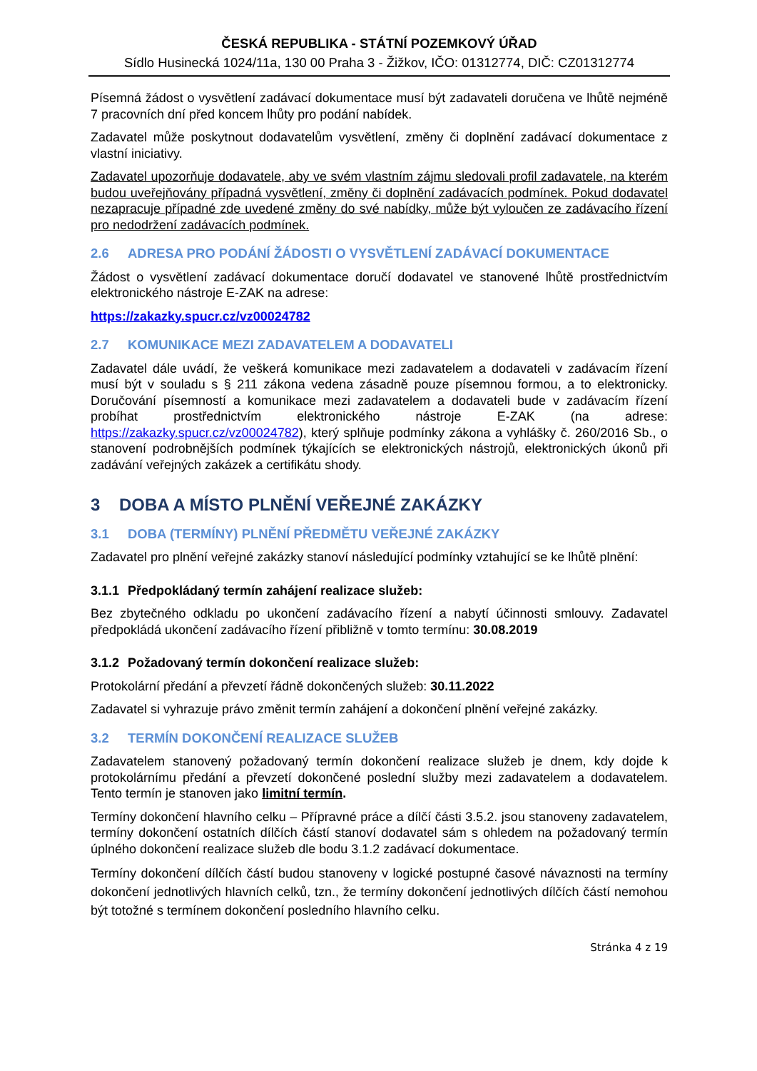ČESKÁ REPUBLIKA - STÁTNÍ POZEMKOVÝ ÚŘAD
Sídlo Husinecká 1024/11a, 130 00 Praha 3 - Žižkov, IČO: 01312774, DIČ: CZ01312774
Písemná žádost o vysvětlení zadávací dokumentace musí být zadavateli doručena ve lhůtě nejméně 7 pracovních dní před koncem lhůty pro podání nabídek.
Zadavatel může poskytnout dodavatelům vysvětlení, změny či doplnění zadávací dokumentace z vlastní iniciativy.
Zadavatel upozorňuje dodavatele, aby ve svém vlastním zájmu sledovali profil zadavatele, na kterém budou uveřejňovány případná vysvětlení, změny či doplnění zadávacích podmínek. Pokud dodavatel nezapracuje případné zde uvedené změny do své nabídky, může být vyloučen ze zadávacího řízení pro nedodržení zadávacích podmínek.
2.6 ADRESA PRO PODÁNÍ ŽÁDOSTI O VYSVĚTLENÍ ZADÁVACÍ DOKUMENTACE
Žádost o vysvětlení zadávací dokumentace doručí dodavatel ve stanovené lhůtě prostřednictvím elektronického nástroje E-ZAK na adrese:
https://zakazky.spucr.cz/vz00024782
2.7 KOMUNIKACE MEZI ZADAVATELEM A DODAVATELI
Zadavatel dále uvádí, že veškerá komunikace mezi zadavatelem a dodavateli v zadávacím řízení musí být v souladu s § 211 zákona vedena zásadně pouze písemnou formou, a to elektronicky. Doručování písemností a komunikace mezi zadavatelem a dodavateli bude v zadávacím řízení probíhat prostřednictvím elektronického nástroje E-ZAK (na adrese: https://zakazky.spucr.cz/vz00024782), který splňuje podmínky zákona a vyhlášky č. 260/2016 Sb., o stanovení podrobnějších podmínek týkajících se elektronických nástrojů, elektronických úkonů při zadávání veřejných zakázek a certifikátu shody.
3 DOBA A MÍSTO PLNĚNÍ VEŘEJNÉ ZAKÁZKY
3.1 DOBA (TERMÍNY) PLNĚNÍ PŘEDMĚTU VEŘEJNÉ ZAKÁZKY
Zadavatel pro plnění veřejné zakázky stanoví následující podmínky vztahující se ke lhůtě plnění:
3.1.1 Předpokládaný termín zahájení realizace služeb:
Bez zbytečného odkladu po ukončení zadávacího řízení a nabytí účinnosti smlouvy. Zadavatel předpokládá ukončení zadávacího řízení přibližně v tomto termínu: 30.08.2019
3.1.2 Požadovaný termín dokončení realizace služeb:
Protokolární předání a převzetí řádně dokončených služeb: 30.11.2022
Zadavatel si vyhrazuje právo změnit termín zahájení a dokončení plnění veřejné zakázky.
3.2 TERMÍN DOKONČENÍ REALIZACE SLUŽEB
Zadavatelem stanovený požadovaný termín dokončení realizace služeb je dnem, kdy dojde k protokolárnímu předání a převzetí dokončené poslední služby mezi zadavatelem a dodavatelem. Tento termín je stanoven jako limitní termín.
Termíny dokončení hlavního celku – Přípravné práce a dílčí části 3.5.2. jsou stanoveny zadavatelem, termíny dokončení ostatních dílčích částí stanoví dodavatel sám s ohledem na požadovaný termín úplného dokončení realizace služeb dle bodu 3.1.2 zadávací dokumentace.
Termíny dokončení dílčích částí budou stanoveny v logické postupné časové návaznosti na termíny dokončení jednotlivých hlavních celků, tzn., že termíny dokončení jednotlivých dílčích částí nemohou být totožné s termínem dokončení posledního hlavního celku.
Stránka 4 z 19